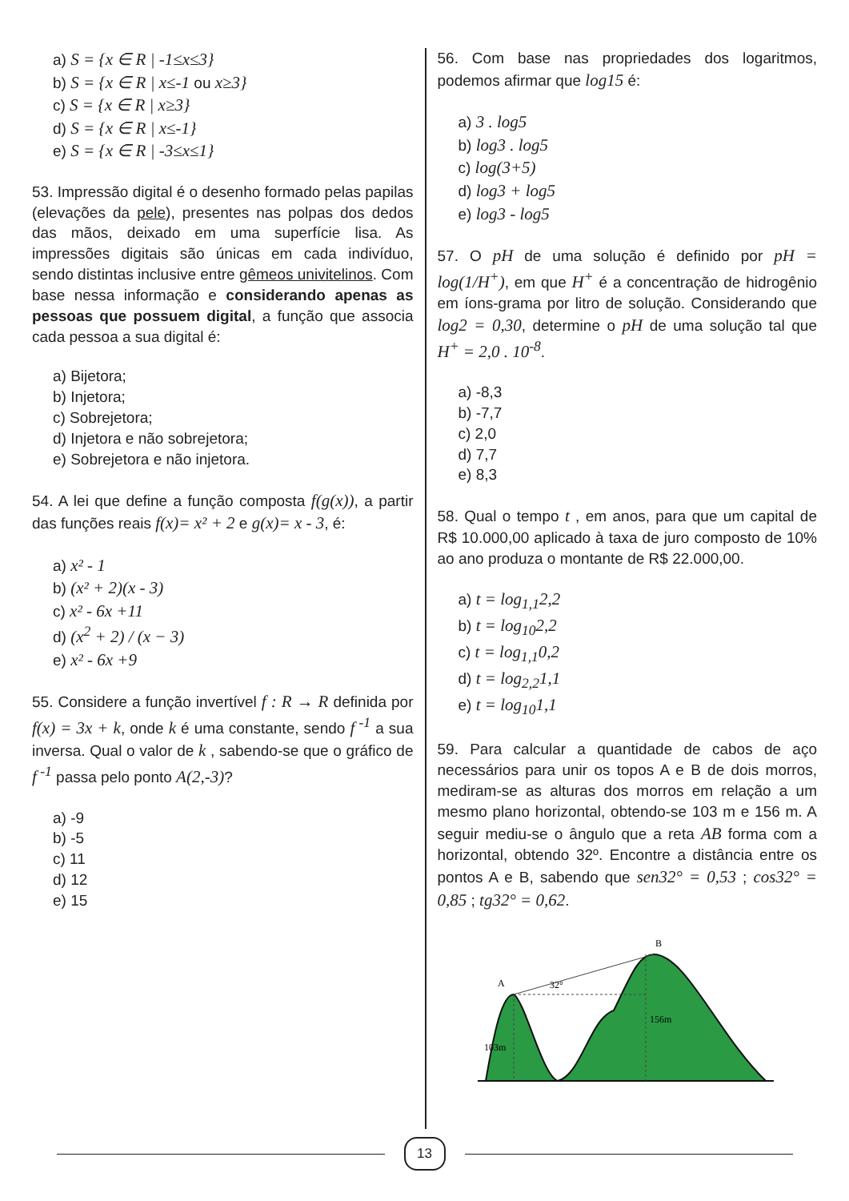a) S = {x ∈ R | -1≤x≤3}
b) S = {x ∈ R | x≤-1 ou x≥3}
c) S = {x ∈ R | x≥3}
d) S = {x ∈ R | x≤-1}
e) S = {x ∈ R | -3≤x≤1}
53. Impressão digital é o desenho formado pelas papilas (elevações da pele), presentes nas polpas dos dedos das mãos, deixado em uma superfície lisa. As impressões digitais são únicas em cada indivíduo, sendo distintas inclusive entre gêmeos univitelinos. Com base nessa informação e considerando apenas as pessoas que possuem digital, a função que associa cada pessoa a sua digital é:
a) Bijetora;
b) Injetora;
c) Sobrejetora;
d) Injetora e não sobrejetora;
e) Sobrejetora e não injetora.
54. A lei que define a função composta f(g(x)), a partir das funções reais f(x)= x² + 2 e g(x)= x - 3, é:
a) x² - 1
b) (x² + 2)(x - 3)
c) x² - 6x +11
d) (x<sup>2</sup> + 2) / (x − 3)
e) x² - 6x +9
55. Considere a função invertível f : R → R definida por f(x) = 3x + k, onde k é uma constante, sendo f<sup>-1</sup> a sua inversa. Qual o valor de k , sabendo-se que o gráfico de f<sup>-1</sup> passa pelo ponto A(2,-3)?
a) -9
b) -5
c) 11
d) 12
e) 15
56. Com base nas propriedades dos logaritmos, podemos afirmar que log15 é:
a) 3 . log5
b) log3 . log5
c) log(3+5)
d) log3 + log5
e) log3 - log5
57. O pH de uma solução é definido por pH = log(1/H<sup>+</sup>), em que H<sup>+</sup> é a concentração de hidrogênio em íons-grama por litro de solução. Considerando que log2 = 0,30, determine o pH de uma solução tal que H<sup>+</sup> = 2,0 . 10<sup>-8</sup>.
a) -8,3
b) -7,7
c) 2,0
d) 7,7
e) 8,3
58. Qual o tempo t , em anos, para que um capital de R$ 10.000,00 aplicado à taxa de juro composto de 10% ao ano produza o montante de R$ 22.000,00.
a) t = log<sub>1,1</sub>2,2
b) t = log<sub>10</sub>2,2
c) t = log<sub>1,1</sub>0,2
d) t = log<sub>2,2</sub>1,1
e) t = log<sub>10</sub>1,1
59. Para calcular a quantidade de cabos de aço necessários para unir os topos A e B de dois morros, mediram-se as alturas dos morros em relação a um mesmo plano horizontal, obtendo-se 103 m e 156 m. A seguir mediu-se o ângulo que a reta AB forma com a horizontal, obtendo 32º. Encontre a distância entre os pontos A e B, sabendo que sen32° = 0,53 ; cos32° = 0,85 ; tg32° = 0,62.
B
A
32°
156m
103m
13